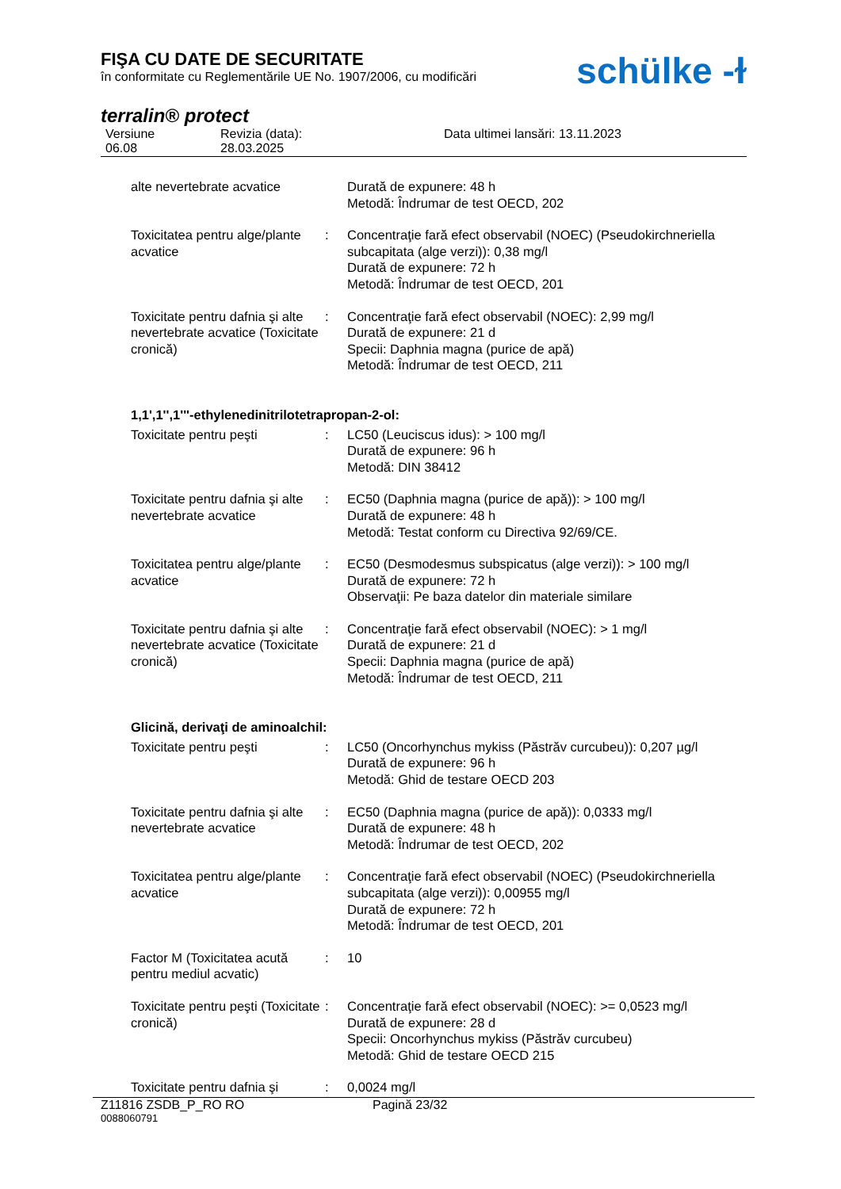FIŞA CU DATE DE SECURITATE
în conformitate cu Reglementările UE No. 1907/2006, cu modificări
schülke -ɫ
terralin® protect
Versiune
06.08
Revizia (data):
28.03.2025
Data ultimei lansări: 13.11.2023
| alte nevertebrate acvatice | | Durată de expunere: 48 h Metodă: Îndrumar de test OECD, 202 |
| Toxicitatea pentru alge/plante acvatice | : | Concentraţie fară efect observabil (NOEC) (Pseudokirchneriella subcapitata (alge verzi)): 0,38 mg/l Durată de expunere: 72 h Metodă: Îndrumar de test OECD, 201 |
| Toxicitate pentru dafnia şi alte nevertebrate acvatice (Toxicitate cronică) | : | Concentraţie fară efect observabil (NOEC): 2,99 mg/l Durată de expunere: 21 d Specii: Daphnia magna (purice de apă) Metodă: Îndrumar de test OECD, 211 |
| 1,1',1'',1'''-ethylenedinitrilotetrapropan-2-ol: | | |
| Toxicitate pentru peşti | : | LC50 (Leuciscus idus): > 100 mg/l Durată de expunere: 96 h Metodă: DIN 38412 |
| Toxicitate pentru dafnia şi alte nevertebrate acvatice | : | EC50 (Daphnia magna (purice de apă)): > 100 mg/l Durată de expunere: 48 h Metodă: Testat conform cu Directiva 92/69/CE. |
| Toxicitatea pentru alge/plante acvatice | : | EC50 (Desmodesmus subspicatus (alge verzi)): > 100 mg/l Durată de expunere: 72 h Observaţii: Pe baza datelor din materiale similare |
| Toxicitate pentru dafnia şi alte nevertebrate acvatice (Toxicitate cronică) | : | Concentraţie fară efect observabil (NOEC): > 1 mg/l Durată de expunere: 21 d Specii: Daphnia magna (purice de apă) Metodă: Îndrumar de test OECD, 211 |
| Glicină, derivaţi de aminoalchil: | | |
| Toxicitate pentru peşti | : | LC50 (Oncorhynchus mykiss (Păstrăv curcubeu)): 0,207 µg/l Durată de expunere: 96 h Metodă: Ghid de testare OECD 203 |
| Toxicitate pentru dafnia şi alte nevertebrate acvatice | : | EC50 (Daphnia magna (purice de apă)): 0,0333 mg/l Durată de expunere: 48 h Metodă: Îndrumar de test OECD, 202 |
| Toxicitatea pentru alge/plante acvatice | : | Concentraţie fară efect observabil (NOEC) (Pseudokirchneriella subcapitata (alge verzi)): 0,00955 mg/l Durată de expunere: 72 h Metodă: Îndrumar de test OECD, 201 |
| Factor M (Toxicitatea acută pentru mediul acvatic) | : | 10 |
| Toxicitate pentru peşti (Toxicitate cronică) | : | Concentraţie fară efect observabil (NOEC): >= 0,0523 mg/l Durată de expunere: 28 d Specii: Oncorhynchus mykiss (Păstrăv curcubeu) Metodă: Ghid de testare OECD 215 |
| Toxicitate pentru dafnia şi | : | 0,0024 mg/l |
Z11816 ZSDB_P_RO RO Pagină 23/32
0088060791